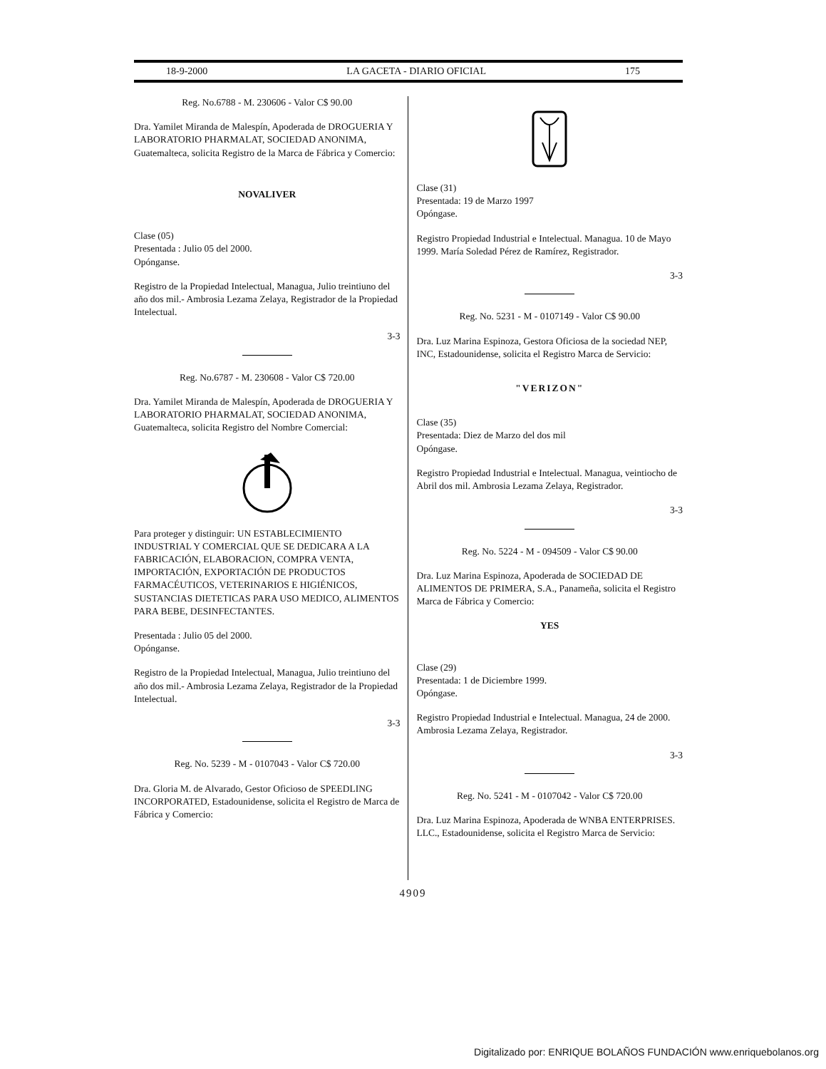18-9-2000 LA GACETA - DIARIO OFICIAL 175
Reg. No.6788 - M. 230606 - Valor C$ 90.00
Dra. Yamilet Miranda de Malespín, Apoderada de DROGUERIA Y LABORATORIO PHARMALAT, SOCIEDAD ANONIMA, Guatemalteca, solicita Registro de la Marca de Fábrica y Comercio:
NOVALIVER
Clase (05)
Presentada : Julio 05 del 2000.
Opónganse.
Registro de la Propiedad Intelectual, Managua, Julio treintiuno del año dos mil.- Ambrosia Lezama Zelaya, Registrador de la Propiedad Intelectual.
3-3
Reg. No.6787 - M. 230608 - Valor C$ 720.00
Dra. Yamilet Miranda de Malespín, Apoderada de DROGUERIA Y LABORATORIO PHARMALAT, SOCIEDAD ANONIMA, Guatemalteca, solicita Registro del Nombre Comercial:
Para proteger y distinguir: UN ESTABLECIMIENTO INDUSTRIAL Y COMERCIAL QUE SE DEDICARA A LA FABRICACIÓN, ELABORACION, COMPRA VENTA, IMPORTACIÓN, EXPORTACIÓN DE PRODUCTOS FARMACÉUTICOS, VETERINARIOS E HIGIÉNICOS, SUSTANCIAS DIETETICAS PARA USO MEDICO, ALIMENTOS PARA BEBE, DESINFECTANTES.
Presentada : Julio 05 del 2000.
Opónganse.
Registro de la Propiedad Intelectual, Managua, Julio treintiuno del año dos mil.- Ambrosia Lezama Zelaya, Registrador de la Propiedad Intelectual.
3-3
Reg. No. 5239 - M - 0107043 - Valor C$ 720.00
Dra. Gloria M. de Alvarado, Gestor Oficioso de SPEEDLING INCORPORATED, Estadounidense, solicita el Registro de Marca de Fábrica y Comercio:
Clase (31)
Presentada: 19 de Marzo 1997
Opóngase.
Registro Propiedad Industrial e Intelectual. Managua. 10 de Mayo 1999. María Soledad Pérez de Ramírez, Registrador.
3-3
Reg. No. 5231 - M - 0107149 - Valor C$ 90.00
Dra. Luz Marina Espinoza, Gestora Oficiosa de la sociedad NEP, INC, Estadounidense, solicita el Registro Marca de Servicio:
"VERIZON"
Clase (35)
Presentada: Diez de Marzo del dos mil
Opóngase.
Registro Propiedad Industrial e Intelectual. Managua, veintiocho de Abril dos mil. Ambrosia Lezama Zelaya, Registrador.
3-3
Reg. No. 5224 - M - 094509 - Valor C$ 90.00
Dra. Luz Marina Espinoza, Apoderada de SOCIEDAD DE ALIMENTOS DE PRIMERA, S.A., Panameña, solicita el Registro Marca de Fábrica y Comercio:
YES
Clase (29)
Presentada: 1 de Diciembre 1999.
Opóngase.
Registro Propiedad Industrial e Intelectual. Managua, 24 de 2000. Ambrosia Lezama Zelaya, Registrador.
3-3
Reg. No. 5241 - M - 0107042 - Valor C$ 720.00
Dra. Luz Marina Espinoza, Apoderada de WNBA ENTERPRISES. LLC., Estadounidense, solicita el Registro Marca de Servicio:
4909
Digitalizado por: ENRIQUE BOLAÑOS FUNDACIÓN www.enriquebolanos.org